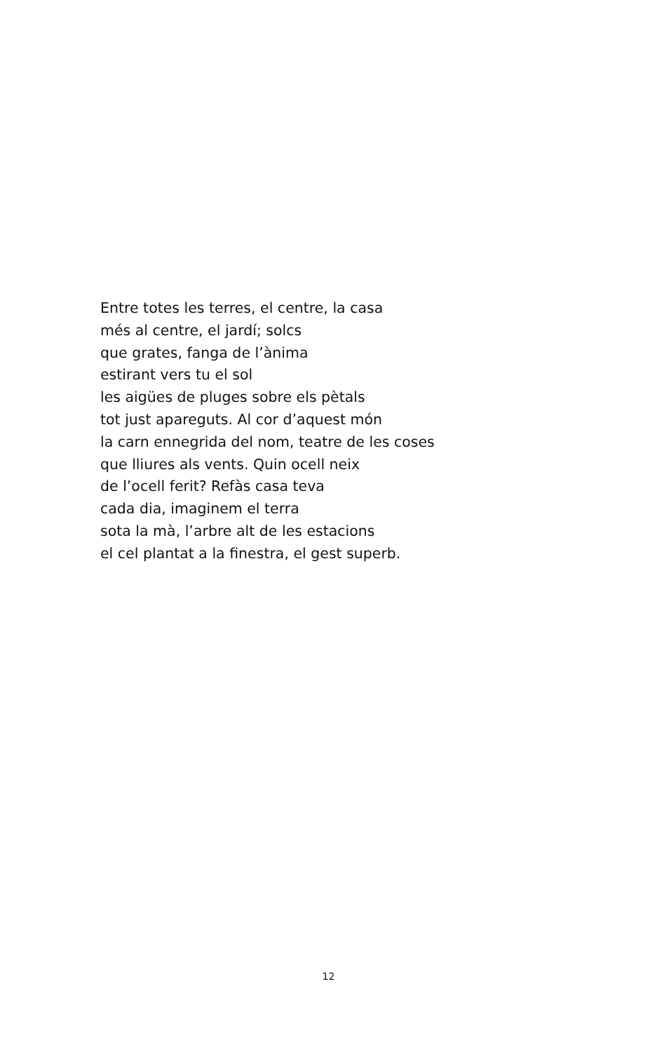Entre totes les terres, el centre, la casa
més al centre, el jardí; solcs
que grates, fanga de l’ànima
estirant vers tu el sol
les aigües de pluges sobre els pètals
tot just apareguts. Al cor d’aquest món
la carn ennegrida del nom, teatre de les coses
que lliures als vents. Quin ocell neix
de l’ocell ferit? Refàs casa teva
cada dia, imaginem el terra
sota la mà, l’arbre alt de les estacions
el cel plantat a la finestra, el gest superb.
12